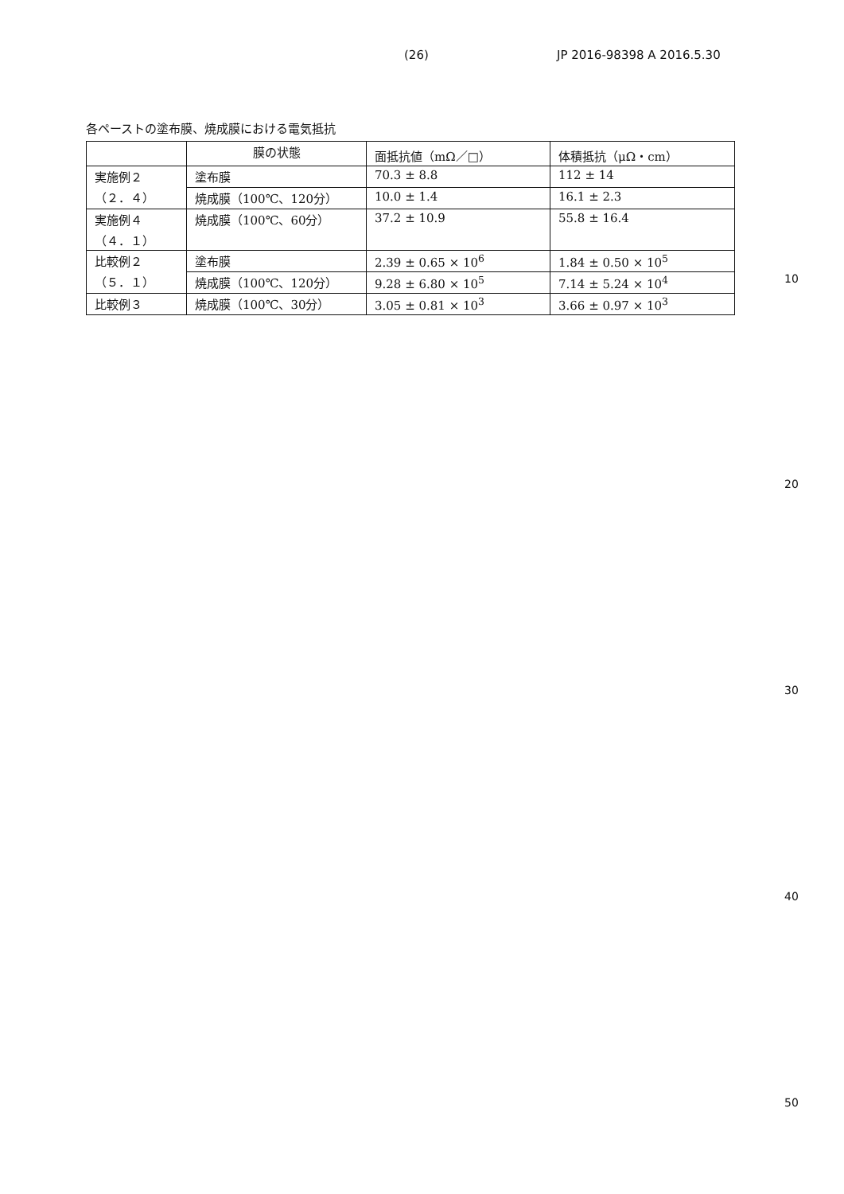(26) JP 2016-98398 A 2016.5.30
各ペーストの塗布膜、焼成膜における電気抵抗
| | 膜の状態 | 面抵抗値（mΩ／□） | 体積抵抗（μΩ・cm） |
| --- | --- | --- | --- |
| 実施例２ （２．４） | 塗布膜 | 70.3 ± 8.8 | 112 ± 14 |
| | 焼成膜（100℃、120分） | 10.0 ± 1.4 | 16.1 ± 2.3 |
| 実施例４ （４．１） | 焼成膜（100℃、60分） | 37.2 ± 10.9 | 55.8 ± 16.4 |
| 比較例２ （５．１） | 塗布膜 | 2.39 ± 0.65 × 10<sup>6</sup> | 1.84 ± 0.50 × 10<sup>5</sup> |
| | 焼成膜（100℃、120分） | 9.28 ± 6.80 × 10<sup>5</sup> | 7.14 ± 5.24 × 10<sup>4</sup> |
| 比較例３ | 焼成膜（100℃、30分） | 3.05 ± 0.81 × 10<sup>3</sup> | 3.66 ± 0.97 × 10<sup>3</sup> |
10
20
30
40
50